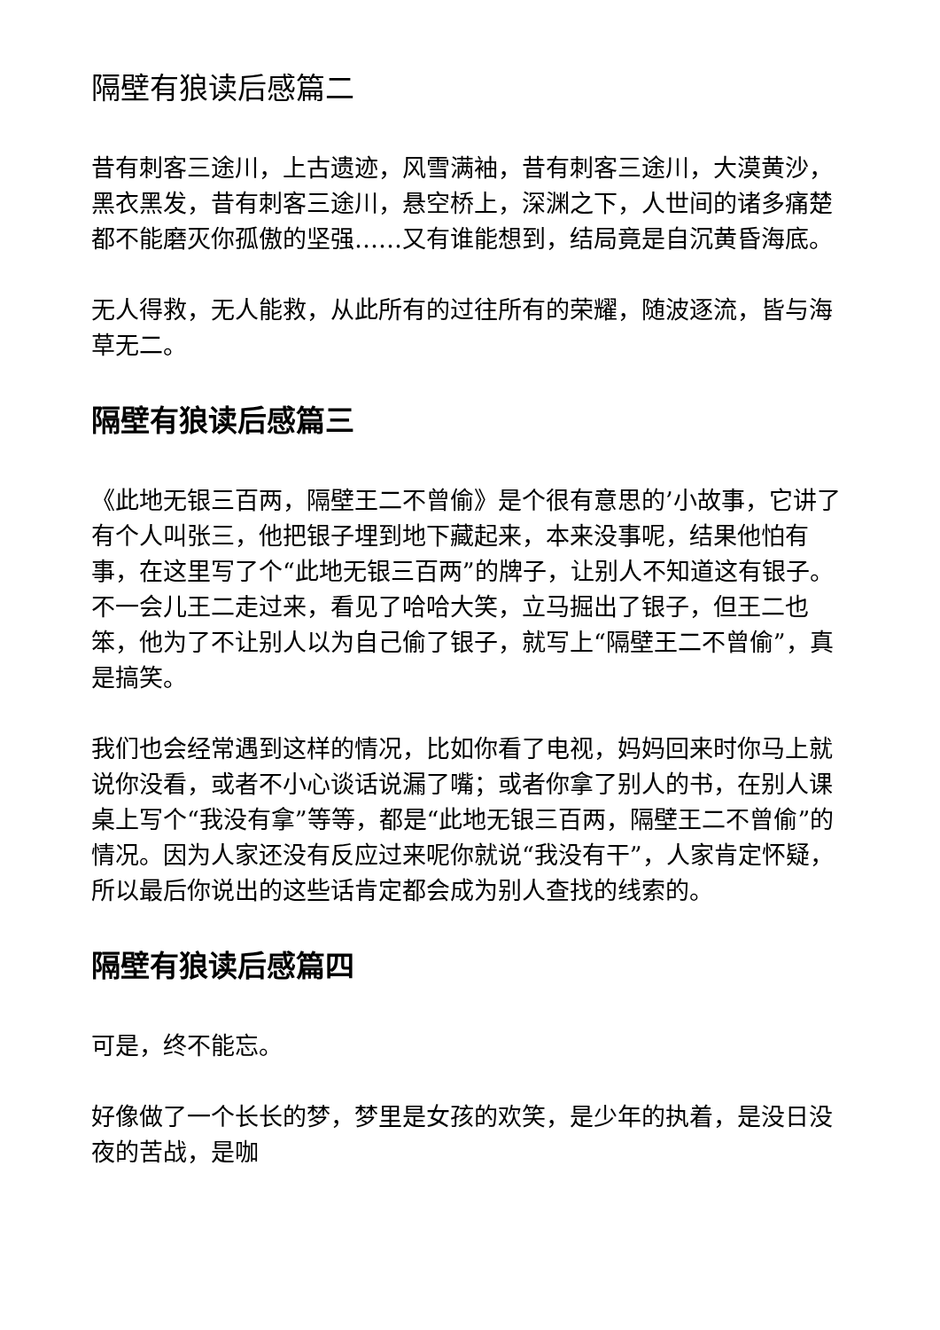隔壁有狼读后感篇二
昔有刺客三途川，上古遗迹，风雪满袖，昔有刺客三途川，大漠黄沙，黑衣黑发，昔有刺客三途川，悬空桥上，深渊之下，人世间的诸多痛楚都不能磨灭你孤傲的坚强……又有谁能想到，结局竟是自沉黄昏海底。
无人得救，无人能救，从此所有的过往所有的荣耀，随波逐流，皆与海草无二。
隔壁有狼读后感篇三
《此地无银三百两，隔壁王二不曾偷》是个很有意思的’小故事，它讲了有个人叫张三，他把银子埋到地下藏起来，本来没事呢，结果他怕有事，在这里写了个“此地无银三百两”的牌子，让别人不知道这有银子。不一会儿王二走过来，看见了哈哈大笑，立马掘出了银子，但王二也笨，他为了不让别人以为自己偷了银子，就写上“隔壁王二不曾偷”，真是搞笑。
我们也会经常遇到这样的情况，比如你看了电视，妈妈回来时你马上就说你没看，或者不小心谈话说漏了嘴；或者你拿了别人的书，在别人课桌上写个“我没有拿”等等，都是“此地无银三百两，隔壁王二不曾偷”的情况。因为人家还没有反应过来呢你就说“我没有干”，人家肯定怀疑，所以最后你说出的这些话肯定都会成为别人查找的线索的。
隔壁有狼读后感篇四
可是，终不能忘。
好像做了一个长长的梦，梦里是女孩的欢笑，是少年的执着，是没日没夜的苦战，是咖